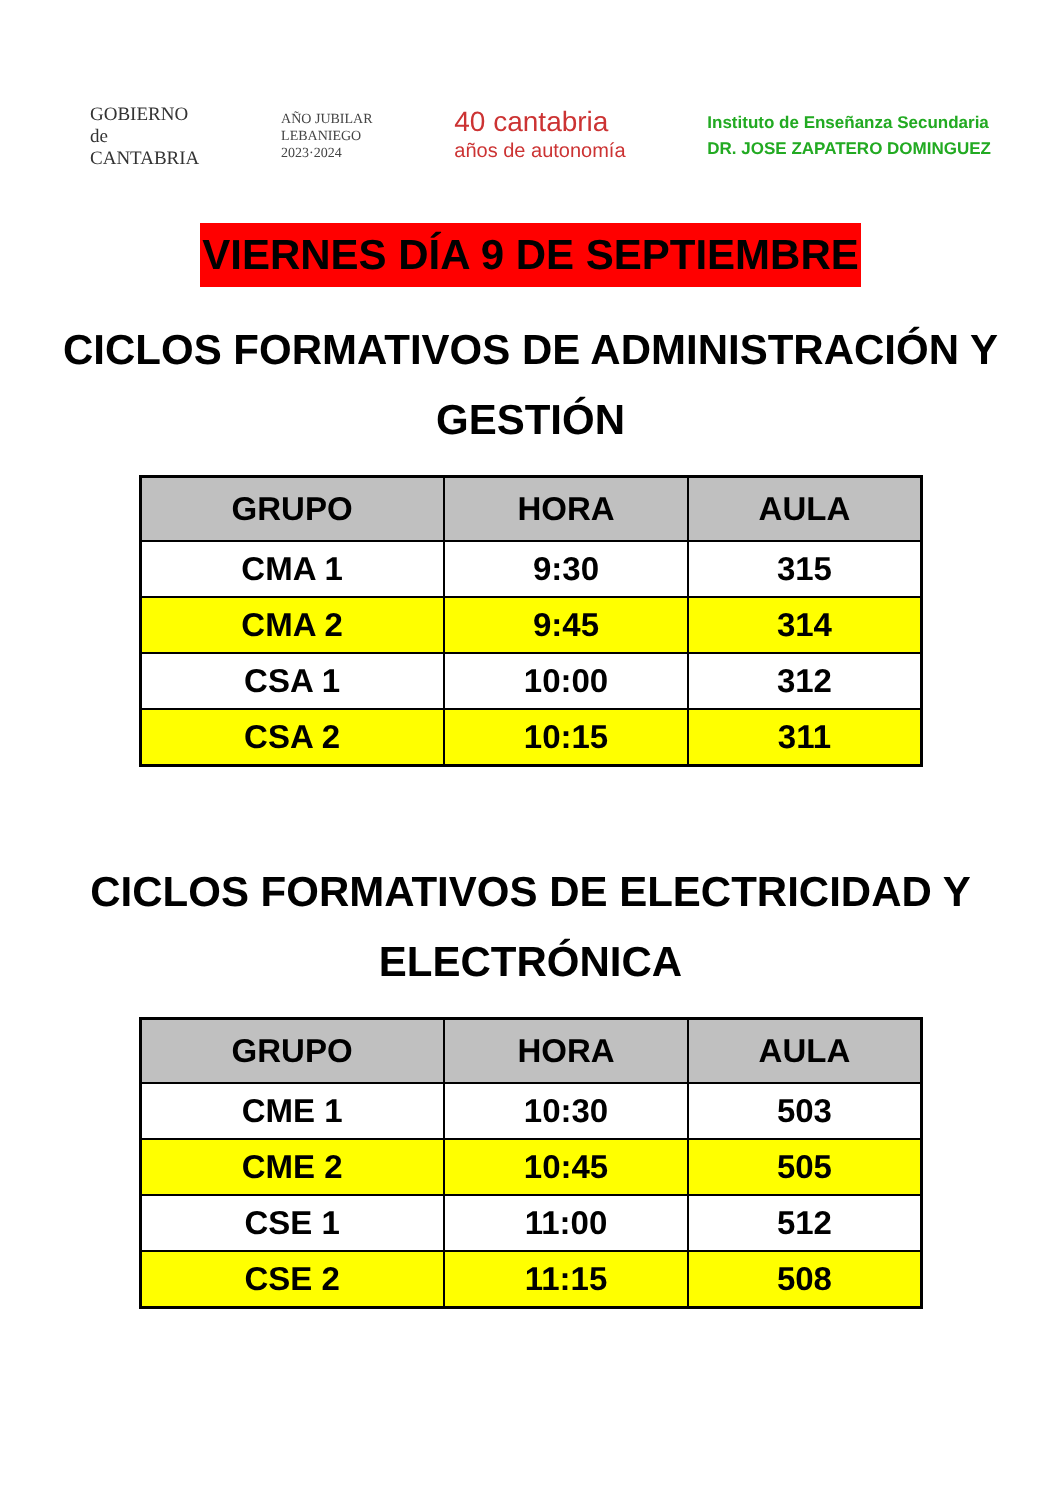GOBIERNO
de
CANTABRIA
AÑO JUBILAR
LEBANIEGO
2023·2024
40 cantabria
años de autonomía
Instituto de Enseñanza Secundaria
DR. JOSE ZAPATERO DOMINGUEZ
VIERNES DÍA 9 DE SEPTIEMBRE
CICLOS FORMATIVOS DE ADMINISTRACIÓN Y GESTIÓN
| GRUPO | HORA | AULA |
| --- | --- | --- |
| CMA 1 | 9:30 | 315 |
| CMA 2 | 9:45 | 314 |
| CSA 1 | 10:00 | 312 |
| CSA 2 | 10:15 | 311 |
CICLOS FORMATIVOS DE ELECTRICIDAD Y ELECTRÓNICA
| GRUPO | HORA | AULA |
| --- | --- | --- |
| CME 1 | 10:30 | 503 |
| CME 2 | 10:45 | 505 |
| CSE 1 | 11:00 | 512 |
| CSE 2 | 11:15 | 508 |